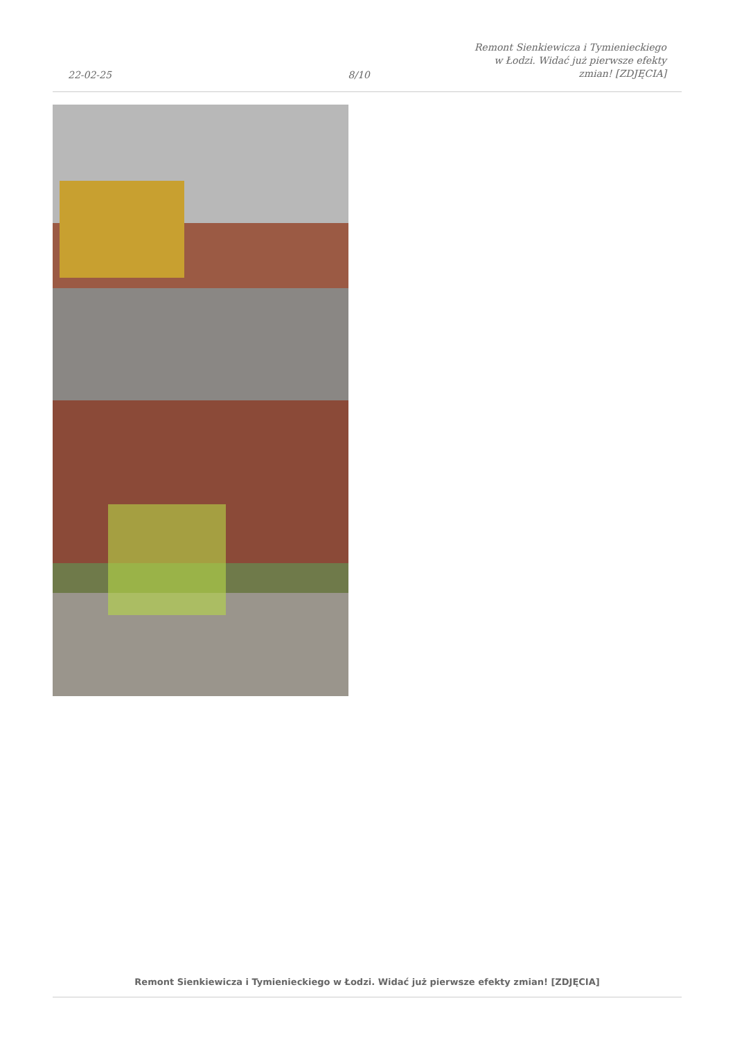22-02-25
8/10
Remont Sienkiewicza i Tymienieckiego
w Łodzi. Widać już pierwsze efekty
zmian! [ZDJĘCIA]
Remont Sienkiewicza i Tymienieckiego w Łodzi. Widać już pierwsze efekty zmian! [ZDJĘCIA]